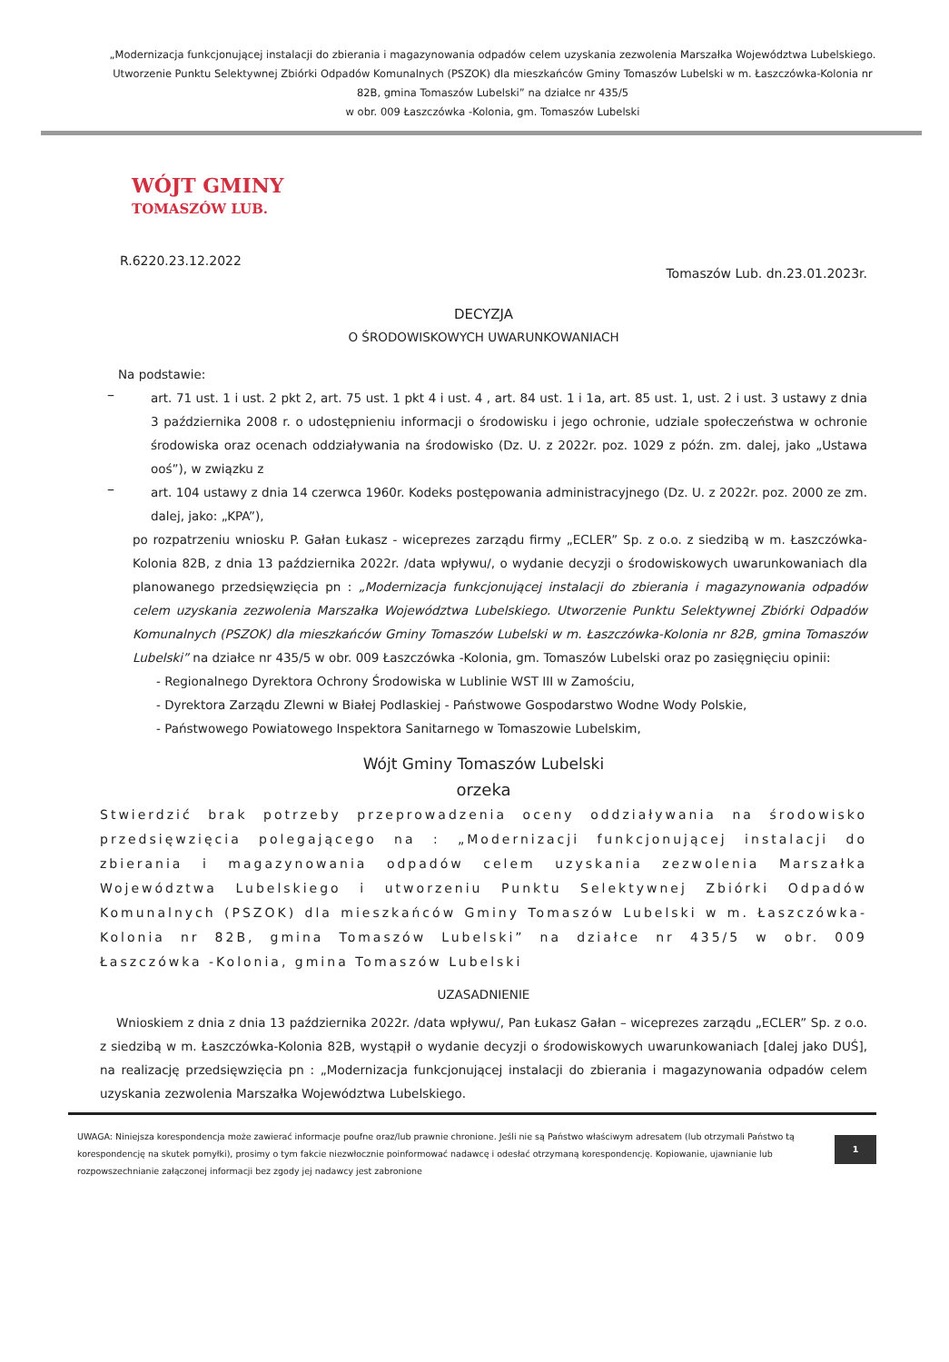„Modernizacja funkcjonującej instalacji do zbierania i magazynowania odpadów celem uzyskania zezwolenia Marszałka Województwa Lubelskiego. Utworzenie Punktu Selektywnej Zbiórki Odpadów Komunalnych (PSZOK) dla mieszkańców Gminy Tomaszów Lubelski w m. Łaszczówka-Kolonia nr 82B, gmina Tomaszów Lubelski” na działce nr 435/5
w obr. 009 Łaszczówka -Kolonia, gm. Tomaszów Lubelski
WÓJT GMINY
TOMASZÓW LUB.
R.6220.23.12.2022 Tomaszów Lub. dn.23.01.2023r.
DECYZJA
O ŚRODOWISKOWYCH UWARUNKOWANIACH
Na podstawie:
–
art. 71 ust. 1 i ust. 2 pkt 2, art. 75 ust. 1 pkt 4 i ust. 4 , art. 84 ust. 1 i 1a, art. 85 ust. 1, ust. 2 i ust. 3 ustawy z dnia 3 października 2008 r. o udostępnieniu informacji o środowisku i jego ochronie, udziale społeczeństwa w ochronie środowiska oraz ocenach oddziaływania na środowisko (Dz. U. z 2022r. poz. 1029 z późn. zm. dalej, jako „Ustawa ooś”), w związku z
–
art. 104 ustawy z dnia 14 czerwca 1960r. Kodeks postępowania administracyjnego (Dz. U. z 2022r. poz. 2000 ze zm. dalej, jako: „KPA”),
po rozpatrzeniu wniosku P. Gałan Łukasz - wiceprezes zarządu firmy „ECLER” Sp. z o.o. z siedzibą w m. Łaszczówka-Kolonia 82B, z dnia 13 października 2022r. /data wpływu/, o wydanie decyzji o środowiskowych uwarunkowaniach dla planowanego przedsięwzięcia pn : „Modernizacja funkcjonującej instalacji do zbierania i magazynowania odpadów celem uzyskania zezwolenia Marszałka Województwa Lubelskiego. Utworzenie Punktu Selektywnej Zbiórki Odpadów Komunalnych (PSZOK) dla mieszkańców Gminy Tomaszów Lubelski w m. Łaszczówka-Kolonia nr 82B, gmina Tomaszów Lubelski” na działce nr 435/5 w obr. 009 Łaszczówka -Kolonia, gm. Tomaszów Lubelski oraz po zasięgnięciu opinii:
- Regionalnego Dyrektora Ochrony Środowiska w Lublinie WST III w Zamościu,
- Dyrektora Zarządu Zlewni w Białej Podlaskiej - Państwowe Gospodarstwo Wodne Wody Polskie,
- Państwowego Powiatowego Inspektora Sanitarnego w Tomaszowie Lubelskim,
Wójt Gminy Tomaszów Lubelski
orzeka
Stwierdzić brak potrzeby przeprowadzenia oceny oddziaływania na środowisko przedsięwzięcia polegającego na : „Modernizacji funkcjonującej instalacji do zbierania i magazynowania odpadów celem uzyskania zezwolenia Marszałka Województwa Lubelskiego i utworzeniu Punktu Selektywnej Zbiórki Odpadów Komunalnych (PSZOK) dla mieszkańców Gminy Tomaszów Lubelski w m. Łaszczówka-Kolonia nr 82B, gmina Tomaszów Lubelski” na działce nr 435/5 w obr. 009 Łaszczówka -Kolonia, gmina Tomaszów Lubelski
UZASADNIENIE
Wnioskiem z dnia z dnia 13 października 2022r. /data wpływu/, Pan Łukasz Gałan – wiceprezes zarządu „ECLER” Sp. z o.o. z siedzibą w m. Łaszczówka-Kolonia 82B, wystąpił o wydanie decyzji o środowiskowych uwarunkowaniach [dalej jako DUŚ], na realizację przedsięwzięcia pn : „Modernizacja funkcjonującej instalacji do zbierania i magazynowania odpadów celem uzyskania zezwolenia Marszałka Województwa Lubelskiego.
UWAGA: Niniejsza korespondencja może zawierać informacje poufne oraz/lub prawnie chronione. Jeśli nie są Państwo właściwym adresatem (lub otrzymali Państwo tą korespondencję na skutek pomyłki), prosimy o tym fakcie niezwłocznie poinformować nadawcę i odesłać otrzymaną korespondencję. Kopiowanie, ujawnianie lub rozpowszechnianie załączonej informacji bez zgody jej nadawcy jest zabronione
1